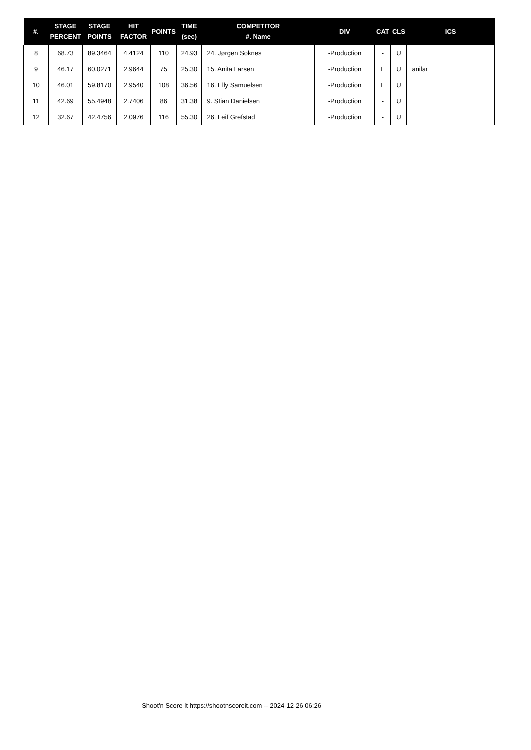| #. | STAGE PERCENT | STAGE POINTS | HIT FACTOR | POINTS | TIME (sec) | COMPETITOR #. Name | DIV | CAT | CLS | ICS |
| --- | --- | --- | --- | --- | --- | --- | --- | --- | --- | --- |
| 8 | 68.73 | 89.3464 | 4.4124 | 110 | 24.93 | 24. Jørgen Soknes | -Production | - | U | |
| 9 | 46.17 | 60.0271 | 2.9644 | 75 | 25.30 | 15. Anita Larsen | -Production | L | U | anilar |
| 10 | 46.01 | 59.8170 | 2.9540 | 108 | 36.56 | 16. Elly Samuelsen | -Production | L | U | |
| 11 | 42.69 | 55.4948 | 2.7406 | 86 | 31.38 | 9. Stian Danielsen | -Production | - | U | |
| 12 | 32.67 | 42.4756 | 2.0976 | 116 | 55.30 | 26. Leif Grefstad | -Production | - | U | |
Shoot'n Score It https://shootnscoreit.com -- 2024-12-26 06:26